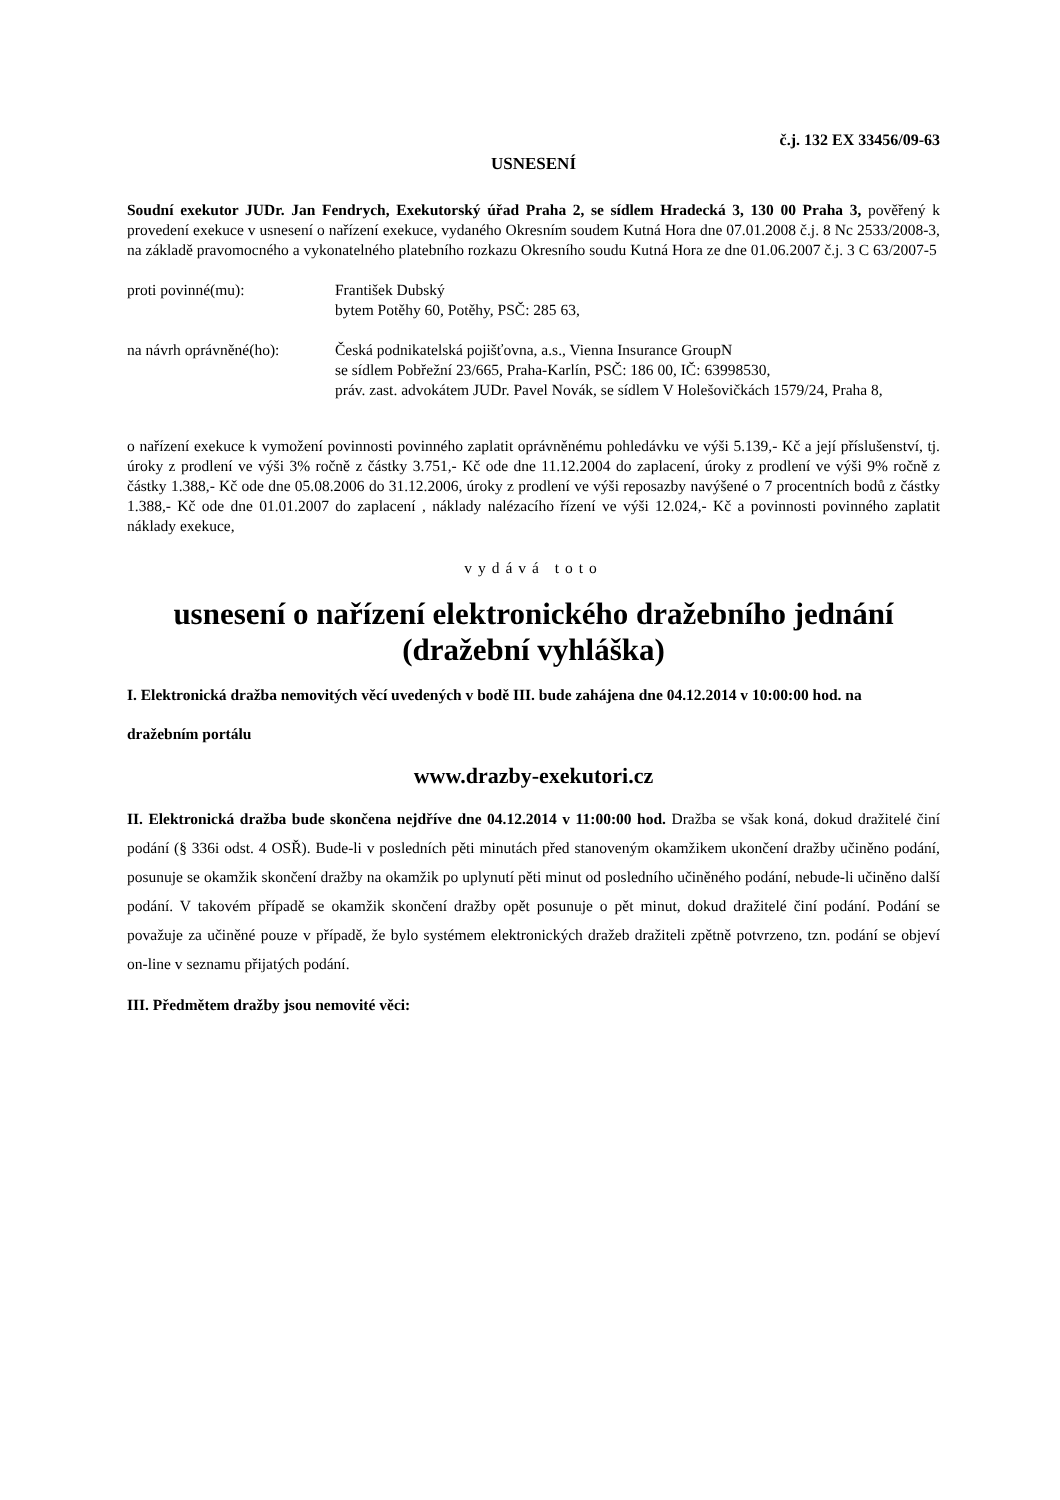č.j. 132 EX 33456/09-63
USNESENÍ
Soudní exekutor JUDr. Jan Fendrych, Exekutorský úřad Praha 2, se sídlem Hradecká 3, 130 00 Praha 3, pověřený k provedení exekuce v usnesení o nařízení exekuce, vydaného Okresním soudem Kutná Hora dne 07.01.2008 č.j. 8 Nc 2533/2008-3, na základě pravomocného a vykonatelného platebního rozkazu Okresního soudu Kutná Hora ze dne 01.06.2007 č.j. 3 C 63/2007-5
proti povinné(mu): František Dubský
bytem Potěhy 60, Potěhy, PSČ: 285 63,
na návrh oprávněné(ho):
Česká podnikatelská pojišťovna, a.s., Vienna Insurance GroupN
se sídlem Pobřežní 23/665, Praha-Karlín, PSČ: 186 00, IČ: 63998530,
práv. zast. advokátem JUDr. Pavel Novák, se sídlem V Holešovičkách 1579/24, Praha 8,
o nařízení exekuce k vymožení povinnosti povinného zaplatit oprávněnému pohledávku ve výši 5.139,- Kč a její příslušenství, tj. úroky z prodlení ve výši 3% ročně z částky 3.751,- Kč ode dne 11.12.2004 do zaplacení, úroky z prodlení ve výši 9% ročně z částky 1.388,- Kč ode dne 05.08.2006 do 31.12.2006, úroky z prodlení ve výši reposazby navýšené o 7 procentních bodů z částky 1.388,- Kč ode dne 01.01.2007 do zaplacení , náklady nalézacího řízení ve výši 12.024,- Kč a povinnosti povinného zaplatit náklady exekuce,
vydává toto
usnesení o nařízení elektronického dražebního jednání
(dražební vyhláška)
I. Elektronická dražba nemovitých věcí uvedených v bodě III. bude zahájena dne 04.12.2014 v 10:00:00 hod. na
dražebním portálu
www.drazby-exekutori.cz
II. Elektronická dražba bude skončena nejdříve dne 04.12.2014 v 11:00:00 hod. Dražba se však koná, dokud dražitelé činí podání (§ 336i odst. 4 OSŘ). Bude-li v posledních pěti minutách před stanoveným okamžikem ukončení dražby učiněno podání, posunuje se okamžik skončení dražby na okamžik po uplynutí pěti minut od posledního učiněného podání, nebude-li učiněno další podání. V takovém případě se okamžik skončení dražby opět posunuje o pět minut, dokud dražitelé činí podání. Podání se považuje za učiněné pouze v případě, že bylo systémem elektronických dražeb dražiteli zpětně potvrzeno, tzn. podání se objeví on-line v seznamu přijatých podání.
III. Předmětem dražby jsou nemovité věci: